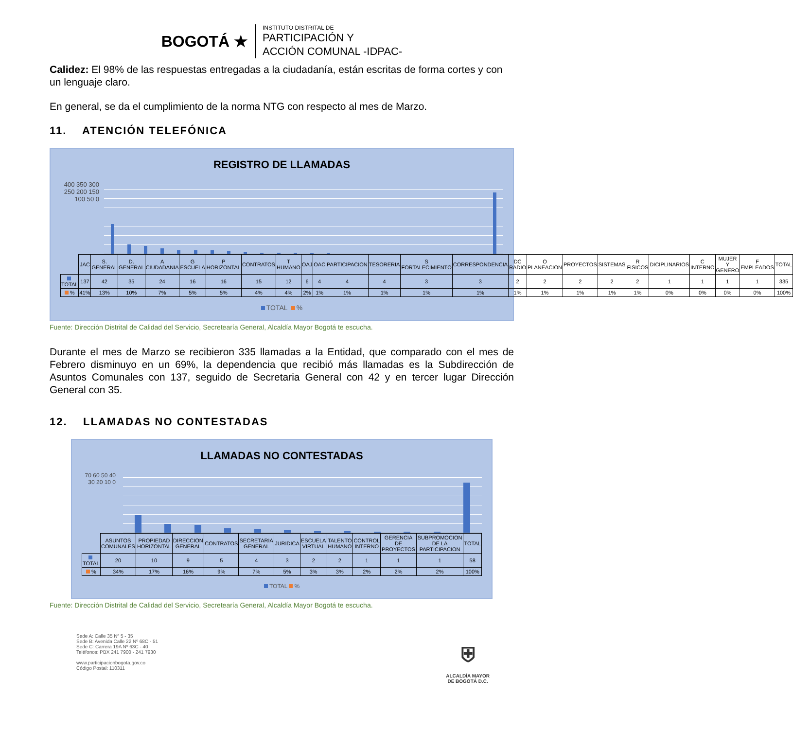BOGOTÁ ★
INSTITUTO DISTRITAL DE
PARTICIPACIÓN Y
ACCIÓN COMUNAL -IDPAC-
Calidez: El 98% de las respuestas entregadas a la ciudadanía, están escritas de forma cortes y con un lenguaje claro.
En general, se da el cumplimiento de la norma NTG con respecto al mes de Marzo.
11. ATENCIÓN TELEFÓNICA
REGISTRO DE LLAMADAS
400 350 300 250 200 150 100 50 0
| | JAC | S. GENERAL | D. GENERAL | A CIUDADANIA | G ESCUELA | P HORIZONTAL | CONTRATOS | T HUMANO | OAJ | OAC | PARTICIPACION | TESORERIA | S FORTALECIMIENTO | CORRESPONDENCIA | DC RADIO | O PLANEACION | PROYECTOS | SISTEMAS | R FISICOS | DICIPLINARIOS | C INTERNO | MUJER Y GENERO | F EMPLEADOS | TOTAL |
| --- | --- | --- | --- | --- | --- | --- | --- | --- | --- | --- | --- | --- | --- | --- | --- | --- | --- | --- | --- | --- | --- | --- | --- | --- |
| TOTAL | 137 | 42 | 35 | 24 | 16 | 16 | 15 | 12 | 6 | 4 | 4 | 4 | 3 | 3 | 2 | 2 | 2 | 2 | 2 | 1 | 1 | 1 | 1 | 335 |
| % | 41% | 13% | 10% | 7% | 5% | 5% | 4% | 4% | 2% | 1% | 1% | 1% | 1% | 1% | 1% | 1% | 1% | 1% | 1% | 0% | 0% | 0% | 0% | 100% |
TOTAL %
Fuente: Dirección Distrital de Calidad del Servicio, Secretearía General, Alcaldía Mayor Bogotá te escucha.
Durante el mes de Marzo se recibieron 335 llamadas a la Entidad, que comparado con el mes de Febrero disminuyo en un 69%, la dependencia que recibió más llamadas es la Subdirección de Asuntos Comunales con 137, seguido de Secretaria General con 42 y en tercer lugar Dirección General con 35.
12. LLAMADAS NO CONTESTADAS
LLAMADAS NO CONTESTADAS
70 60 50 40 30 20 10 0
| | ASUNTOS COMUNALES | PROPIEDAD HORIZONTAL | DIRECCION GENERAL | CONTRATOS | SECRETARIA GENERAL | JURIDICA | ESCUELA VIRTUAL | TALENTO HUMANO | CONTROL INTERNO | GERENCIA DE PROYECTOS | SUBPROMOCION DE LA PARTICIPACION | TOTAL |
| --- | --- | --- | --- | --- | --- | --- | --- | --- | --- | --- | --- | --- |
| TOTAL | 20 | 10 | 9 | 5 | 4 | 3 | 2 | 2 | 1 | 1 | 1 | 58 |
| % | 34% | 17% | 16% | 9% | 7% | 5% | 3% | 3% | 2% | 2% | 2% | 100% |
TOTAL %
Fuente: Dirección Distrital de Calidad del Servicio, Secretearía General, Alcaldía Mayor Bogotá te escucha.
Sede A: Calle 35 Nº 5 - 35
Sede B: Avenida Calle 22 Nº 68C - 51
Sede C: Carrera 19A Nº 63C - 40
Teléfonos: PBX 241 7900 - 241 7930
www.participacionbogota.gov.co
Código Postal: 110311
⛨
ALCALDÍA MAYOR
DE BOGOTÁ D.C.